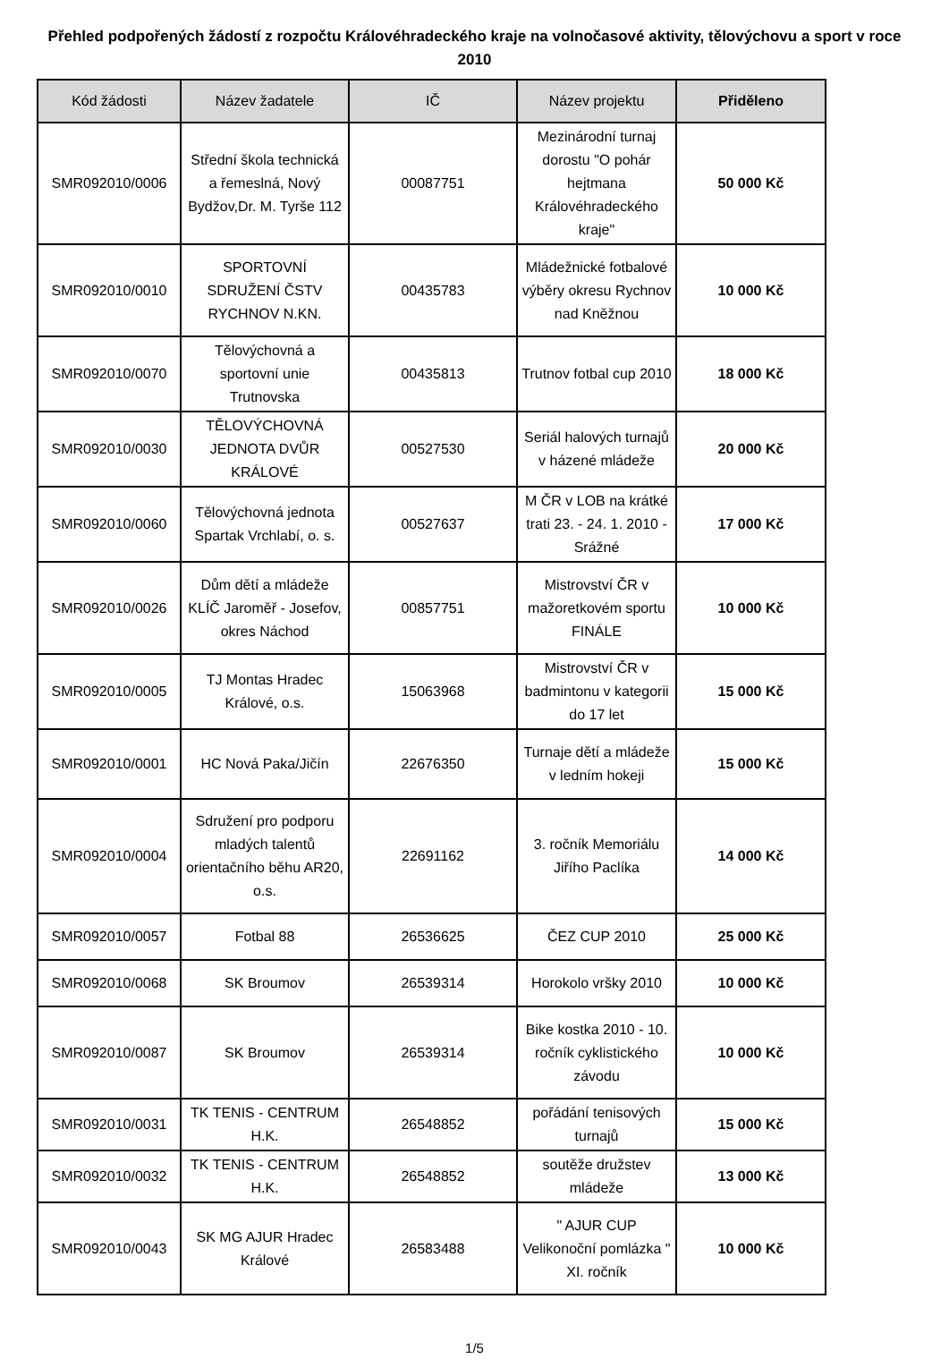Přehled podpořených žádostí z rozpočtu Královéhradeckého kraje na volnočasové aktivity, tělovýchovu a sport v roce 2010
| Kód žádosti | Název žadatele | IČ | Název projektu | Přiděleno |
| --- | --- | --- | --- | --- |
| SMR092010/0006 | Střední škola technická a řemeslná, Nový Bydžov,Dr. M. Tyrše 112 | 00087751 | Mezinárodní turnaj dorostu "O pohár hejtmana Královéhradeckého kraje" | 50 000 Kč |
| SMR092010/0010 | SPORTOVNÍ SDRUŽENÍ ČSTV RYCHNOV N.KN. | 00435783 | Mládežnické fotbalové výběry okresu Rychnov nad Kněžnou | 10 000 Kč |
| SMR092010/0070 | Tělovýchovná a sportovní unie Trutnovska | 00435813 | Trutnov fotbal cup 2010 | 18 000 Kč |
| SMR092010/0030 | TĚLOVÝCHOVNÁ JEDNOTA DVŮR KRÁLOVÉ | 00527530 | Seriál halových turnajů v házené mládeže | 20 000 Kč |
| SMR092010/0060 | Tělovýchovná jednota Spartak Vrchlabí, o. s. | 00527637 | M ČR v LOB na krátké trati 23. - 24. 1. 2010 - Srážné | 17 000 Kč |
| SMR092010/0026 | Dům dětí a mládeže KLÍČ Jaroměř - Josefov, okres Náchod | 00857751 | Mistrovství ČR v mažoretkovém sportu FINÁLE | 10 000 Kč |
| SMR092010/0005 | TJ Montas Hradec Králové, o.s. | 15063968 | Mistrovství ČR v badmintonu v kategorii do 17 let | 15 000 Kč |
| SMR092010/0001 | HC Nová Paka/Jičín | 22676350 | Turnaje dětí a mládeže v ledním hokeji | 15 000 Kč |
| SMR092010/0004 | Sdružení pro podporu mladých talentů orientačního běhu AR20, o.s. | 22691162 | 3. ročník Memoriálu Jiřího Paclíka | 14 000 Kč |
| SMR092010/0057 | Fotbal 88 | 26536625 | ČEZ CUP 2010 | 25 000 Kč |
| SMR092010/0068 | SK Broumov | 26539314 | Horokolo vršky 2010 | 10 000 Kč |
| SMR092010/0087 | SK Broumov | 26539314 | Bike kostka 2010 - 10. ročník cyklistického závodu | 10 000 Kč |
| SMR092010/0031 | TK TENIS - CENTRUM H.K. | 26548852 | pořádání tenisových turnajů | 15 000 Kč |
| SMR092010/0032 | TK TENIS - CENTRUM H.K. | 26548852 | soutěže družstev mládeže | 13 000 Kč |
| SMR092010/0043 | SK MG AJUR Hradec Králové | 26583488 | " AJUR CUP Velikonoční pomlázka " XI. ročník | 10 000 Kč |
1/5